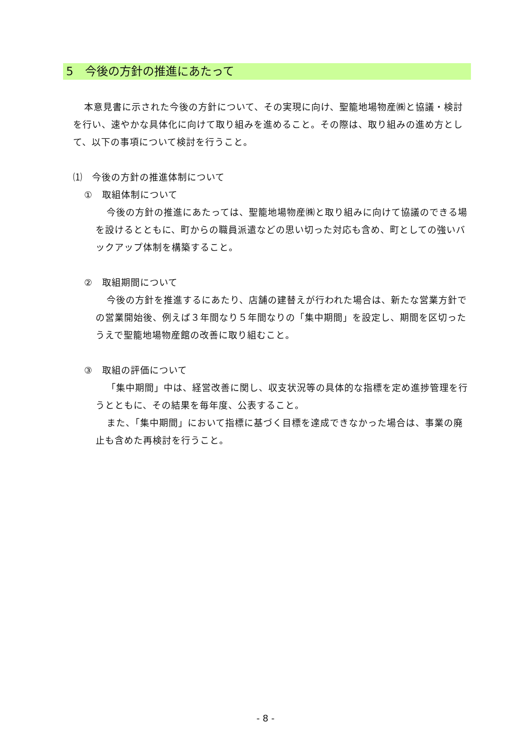5　今後の方針の推進にあたって
本意見書に示された今後の方針について、その実現に向け、聖籠地場物産㈱と協議・検討を行い、速やかな具体化に向けて取り組みを進めること。その際は、取り組みの進め方として、以下の事項について検討を行うこと。
⑴　今後の方針の推進体制について
①　取組体制について
今後の方針の推進にあたっては、聖籠地場物産㈱と取り組みに向けて協議のできる場を設けるとともに、町からの職員派遣などの思い切った対応も含め、町としての強いバックアップ体制を構築すること。
②　取組期間について
今後の方針を推進するにあたり、店舗の建替えが行われた場合は、新たな営業方針での営業開始後、例えば３年間なり５年間なりの「集中期間」を設定し、期間を区切ったうえで聖籠地場物産館の改善に取り組むこと。
③　取組の評価について
「集中期間」中は、経営改善に関し、収支状況等の具体的な指標を定め進捗管理を行うとともに、その結果を毎年度、公表すること。
また、「集中期間」において指標に基づく目標を達成できなかった場合は、事業の廃止も含めた再検討を行うこと。
- 8 -